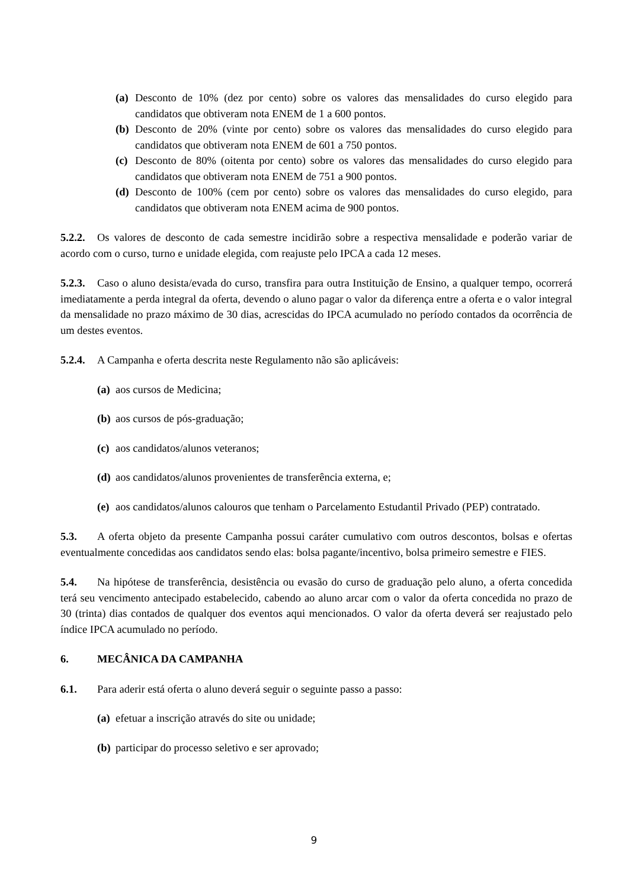(a) Desconto de 10% (dez por cento) sobre os valores das mensalidades do curso elegido para candidatos que obtiveram nota ENEM de 1 a 600 pontos.
(b) Desconto de 20% (vinte por cento) sobre os valores das mensalidades do curso elegido para candidatos que obtiveram nota ENEM de 601 a 750 pontos.
(c) Desconto de 80% (oitenta por cento) sobre os valores das mensalidades do curso elegido para candidatos que obtiveram nota ENEM de 751 a 900 pontos.
(d) Desconto de 100% (cem por cento) sobre os valores das mensalidades do curso elegido, para candidatos que obtiveram nota ENEM acima de 900 pontos.
5.2.2. Os valores de desconto de cada semestre incidirão sobre a respectiva mensalidade e poderão variar de acordo com o curso, turno e unidade elegida, com reajuste pelo IPCA a cada 12 meses.
5.2.3. Caso o aluno desista/evada do curso, transfira para outra Instituição de Ensino, a qualquer tempo, ocorrerá imediatamente a perda integral da oferta, devendo o aluno pagar o valor da diferença entre a oferta e o valor integral da mensalidade no prazo máximo de 30 dias, acrescidas do IPCA acumulado no período contados da ocorrência de um destes eventos.
5.2.4. A Campanha e oferta descrita neste Regulamento não são aplicáveis:
(a) aos cursos de Medicina;
(b) aos cursos de pós-graduação;
(c) aos candidatos/alunos veteranos;
(d) aos candidatos/alunos provenientes de transferência externa, e;
(e) aos candidatos/alunos calouros que tenham o Parcelamento Estudantil Privado (PEP) contratado.
5.3. A oferta objeto da presente Campanha possui caráter cumulativo com outros descontos, bolsas e ofertas eventualmente concedidas aos candidatos sendo elas: bolsa pagante/incentivo, bolsa primeiro semestre e FIES.
5.4. Na hipótese de transferência, desistência ou evasão do curso de graduação pelo aluno, a oferta concedida terá seu vencimento antecipado estabelecido, cabendo ao aluno arcar com o valor da oferta concedida no prazo de 30 (trinta) dias contados de qualquer dos eventos aqui mencionados. O valor da oferta deverá ser reajustado pelo índice IPCA acumulado no período.
6. MECÂNICA DA CAMPANHA
6.1. Para aderir está oferta o aluno deverá seguir o seguinte passo a passo:
(a) efetuar a inscrição através do site ou unidade;
(b) participar do processo seletivo e ser aprovado;
9